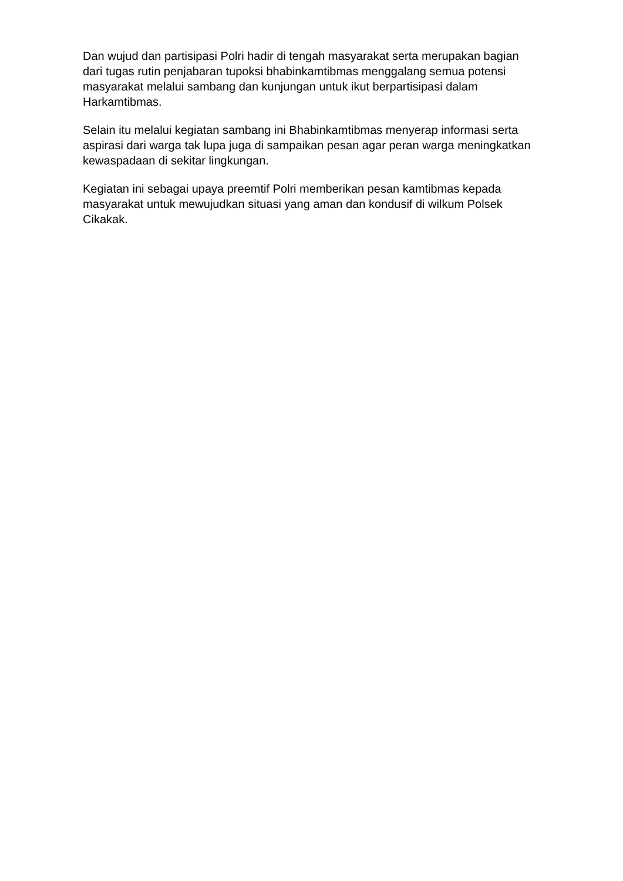Dan wujud dan partisipasi Polri hadir di tengah masyarakat serta merupakan bagian dari tugas rutin penjabaran tupoksi bhabinkamtibmas menggalang semua potensi masyarakat melalui sambang dan kunjungan untuk ikut berpartisipasi dalam Harkamtibmas.
Selain itu melalui kegiatan sambang ini Bhabinkamtibmas menyerap informasi serta aspirasi dari warga tak lupa juga di sampaikan pesan agar peran warga meningkatkan kewaspadaan di sekitar lingkungan.
Kegiatan ini sebagai upaya preemtif Polri memberikan pesan kamtibmas kepada masyarakat untuk mewujudkan situasi yang aman dan kondusif di wilkum Polsek Cikakak.